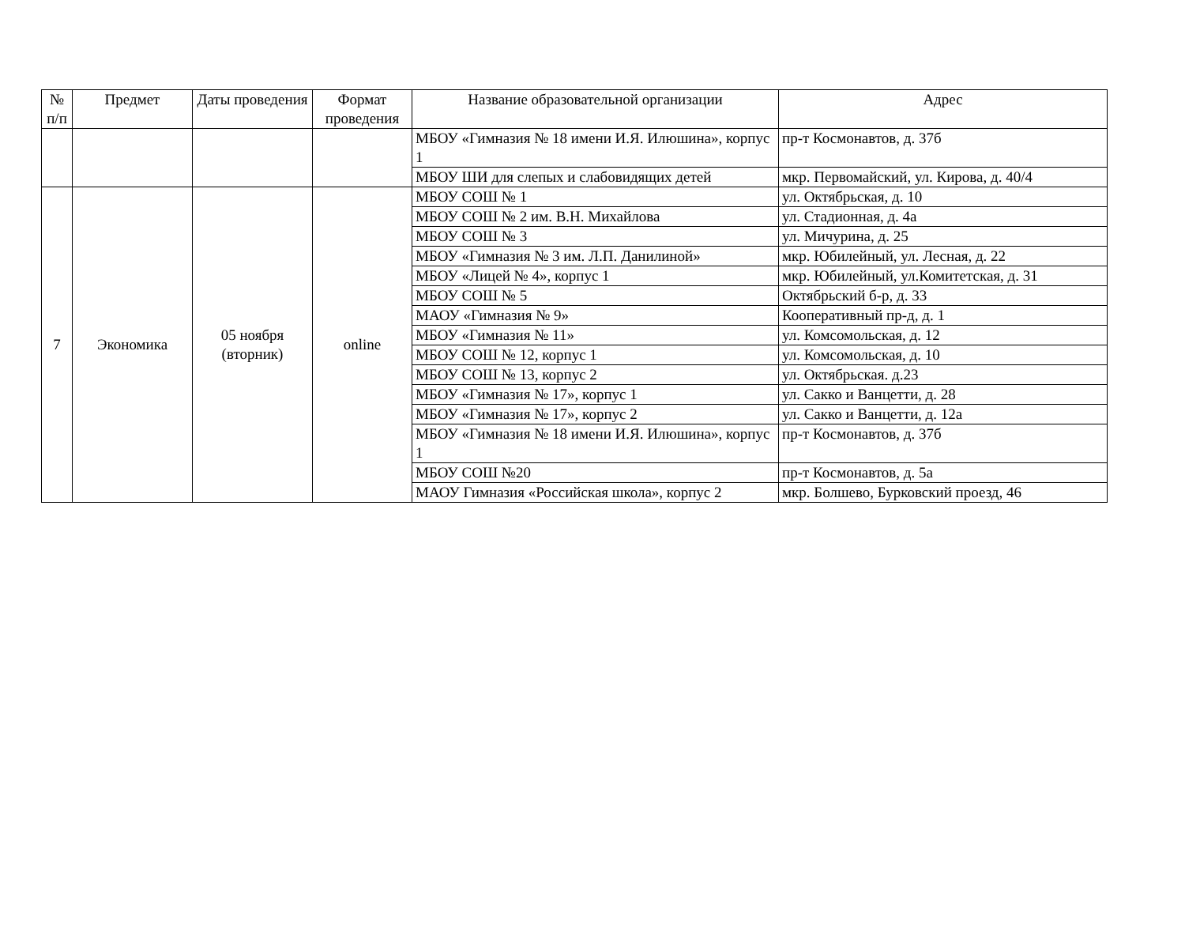| № п/п | Предмет | Даты проведения | Формат проведения | Название образовательной организации | Адрес |
| --- | --- | --- | --- | --- | --- |
| | | | | МБОУ «Гимназия № 18 имени И.Я. Илюшина», корпус 1 | пр-т Космонавтов, д. 37б |
| | | | | МБОУ ШИ для слепых и слабовидящих детей | мкр. Первомайский, ул. Кирова, д. 40/4 |
| 7 | Экономика | 05 ноября (вторник) | online | МБОУ СОШ № 1 | ул. Октябрьская, д. 10 |
| | | | | МБОУ СОШ № 2 им. В.Н. Михайлова | ул. Стадионная, д. 4а |
| | | | | МБОУ СОШ № 3 | ул. Мичурина, д. 25 |
| | | | | МБОУ «Гимназия № 3 им. Л.П. Данилиной» | мкр. Юбилейный, ул. Лесная, д. 22 |
| | | | | МБОУ «Лицей № 4», корпус 1 | мкр. Юбилейный, ул.Комитетская, д. 31 |
| | | | | МБОУ СОШ № 5 | Октябрьский б-р, д. 33 |
| | | | | МАОУ «Гимназия № 9» | Кооперативный пр-д, д. 1 |
| | | | | МБОУ «Гимназия № 11» | ул. Комсомольская, д. 12 |
| | | | | МБОУ СОШ № 12, корпус 1 | ул. Комсомольская, д. 10 |
| | | | | МБОУ СОШ № 13, корпус 2 | ул. Октябрьская. д.23 |
| | | | | МБОУ «Гимназия № 17», корпус 1 | ул. Сакко и Ванцетти, д. 28 |
| | | | | МБОУ «Гимназия № 17», корпус 2 | ул. Сакко и Ванцетти, д. 12а |
| | | | | МБОУ «Гимназия № 18 имени И.Я. Илюшина», корпус 1 | пр-т Космонавтов, д. 37б |
| | | | | МБОУ СОШ №20 | пр-т Космонавтов, д. 5а |
| | | | | МАОУ Гимназия «Российская школа», корпус 2 | мкр. Болшево, Бурковский проезд, 46 |